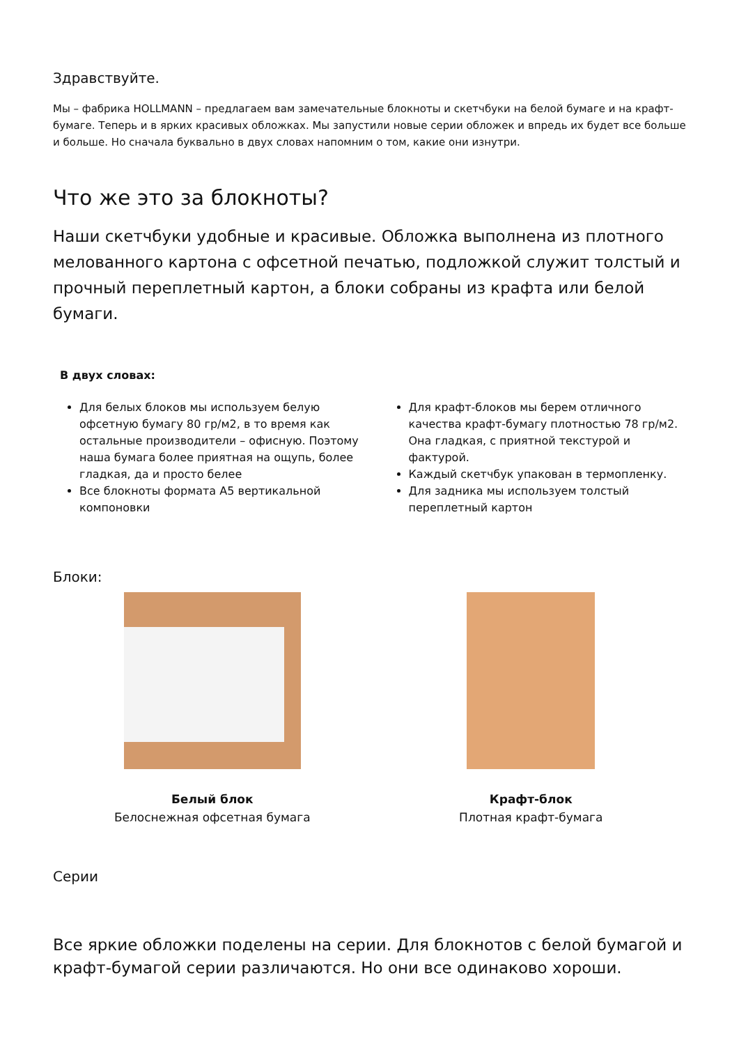Здравствуйте.
Мы – фабрика HOLLMANN – предлагаем вам замечательные блокноты и скетчбуки на белой бумаге и на крафт-бумаге. Теперь и в ярких красивых обложках. Мы запустили новые серии обложек и впредь их будет все больше и больше. Но сначала буквально в двух словах напомним о том, какие они изнутри.
Что же это за блокноты?
Наши скетчбуки удобные и красивые. Обложка выполнена из плотного мелованного картона с офсетной печатью, подложкой служит толстый и прочный переплетный картон, а блоки собраны из крафта или белой бумаги.
В двух словах:
Для белых блоков мы используем белую офсетную бумагу 80 гр/м2, в то время как остальные производители – офисную. Поэтому наша бумага более приятная на ощупь, более гладкая, да и просто белее
Все блокноты формата А5 вертикальной компоновки
Для крафт-блоков мы берем отличного качества крафт-бумагу плотностью 78 гр/м2. Она гладкая, с приятной текстурой и фактурой.
Каждый скетчбук упакован в термопленку.
Для задника мы используем толстый переплетный картон
Блоки:
Белый блок
Белоснежная офсетная бумага
Крафт-блок
Плотная крафт-бумага
Серии
Все яркие обложки поделены на серии. Для блокнотов с белой бумагой и крафт-бумагой серии различаются. Но они все одинаково хороши.